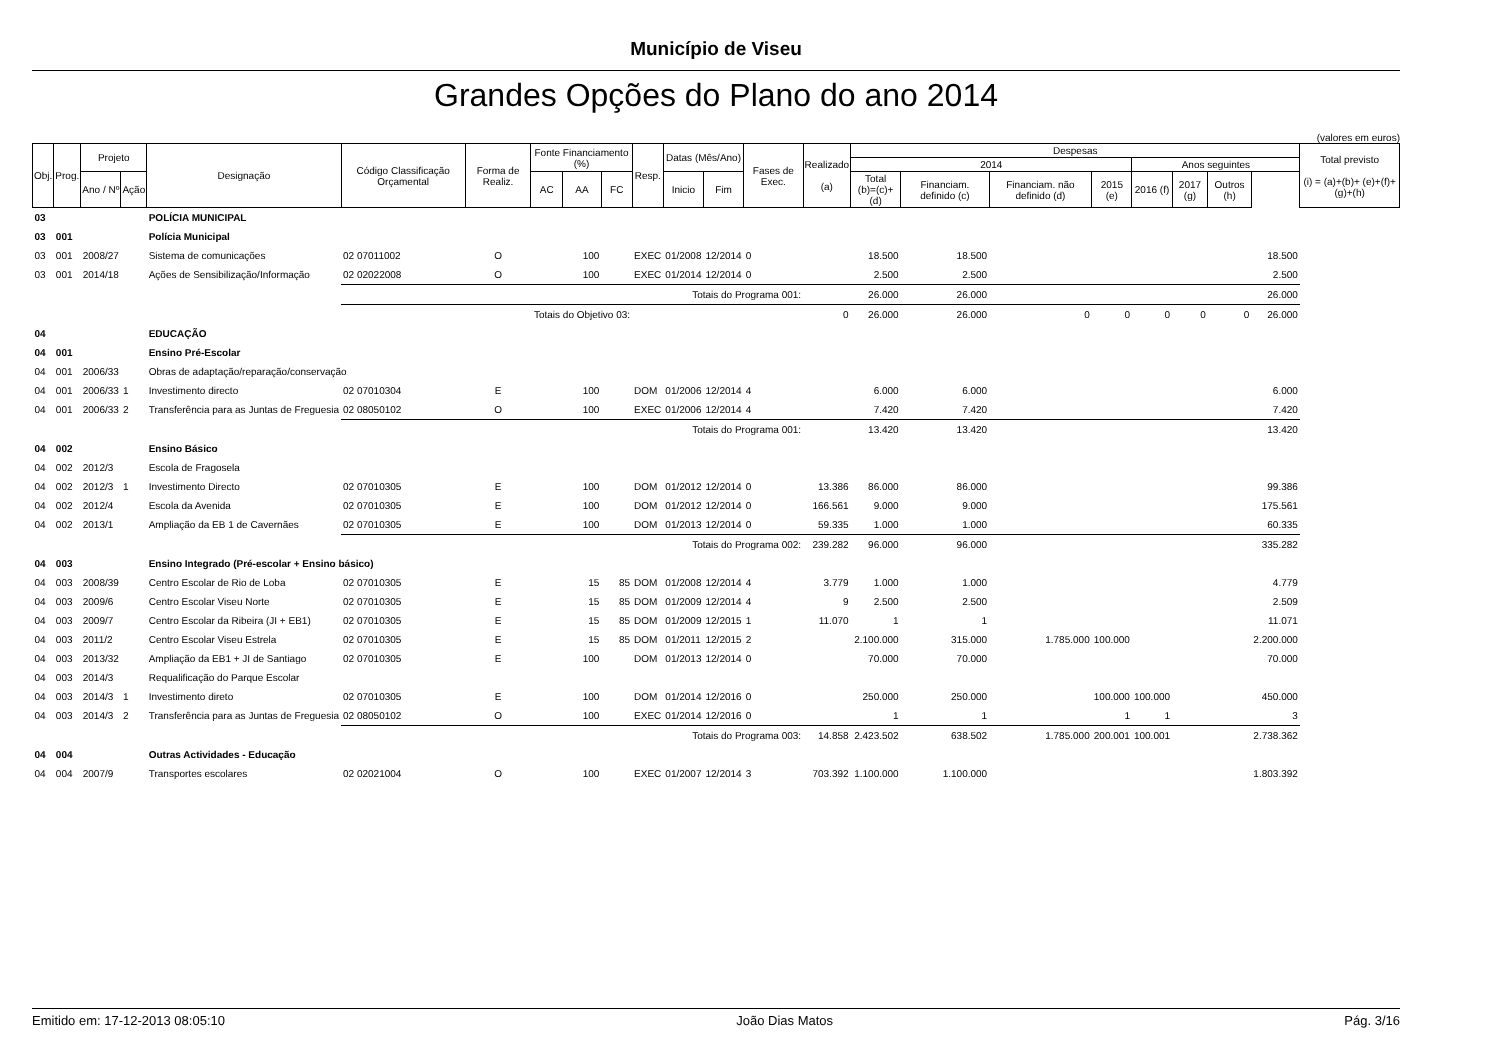Município de Viseu
Grandes Opções do Plano do ano 2014
(valores em euros)
| Obj. | Prog. | Projeto | | Designação | Código Classificação Orçamental | Forma de Realiz. | Fonte Financiamento (%) | | | Resp. | Datas (Mês/Ano) | | Fases de Exec. | Realizado (a) | Despesas | | | | | | | | Total previsto (i) = (a)+(b)+ (e)+(f)+(g)+(h) |
| --- | --- | --- | --- | --- | --- | --- | --- | --- | --- | --- | --- | --- | --- | --- | --- | --- | --- | --- | --- | --- | --- | --- | --- |
| | | | | | | | | | | | | | | | 2014 | | | | Anos seguintes | | | | |
| | | Ano / Nº | Ação | | | | AC | AA | FC | | Inicio | Fim | | | Total (b)=(c)+(d) | Financiam. definido (c) | Financiam. não definido (d) | 2015 (e) | 2016 (f) | 2017 (g) | Outros (h) | | |
| 03 | | | | POLÍCIA MUNICIPAL | | | | | | | | | | | | | | | | | | | |
| 03 | 001 | | | Polícia Municipal | | | | | | | | | | | | | | | | | | | |
| 03 | 001 | 2008/27 | | Sistema de comunicações | 02 07011002 | O | | 100 | | EXEC | 01/2008 | 12/2014 | 0 | | 18.500 | 18.500 | | | | | | 18.500 | |
| 03 | 001 | 2014/18 | | Ações de Sensibilização/Informação | 02 02022008 | O | | 100 | | EXEC | 01/2014 | 12/2014 | 0 | | 2.500 | 2.500 | | | | | | 2.500 | |
| | | | | | Totais do Programa 001: | | | | | | | | | | 26.000 | 26.000 | | | | | | 26.000 | |
| | | | | | Totais do Objetivo 03: | | | | | | | | | 0 | 26.000 | 26.000 | 0 | 0 | 0 | 0 | 0 | 26.000 | |
| 04 | | | | EDUCAÇÃO | | | | | | | | | | | | | | | | | | | |
| 04 | 001 | | | Ensino Pré-Escolar | | | | | | | | | | | | | | | | | | | |
| 04 | 001 | 2006/33 | | Obras de adaptação/reparação/conservação | | | | | | | | | | | | | | | | | | | |
| 04 | 001 | 2006/33 | 1 | Investimento directo | 02 07010304 | E | | 100 | | DOM | 01/2006 | 12/2014 | 4 | | 6.000 | 6.000 | | | | | | 6.000 | |
| 04 | 001 | 2006/33 | 2 | Transferência para as Juntas de Freguesia | 02 08050102 | O | | 100 | | EXEC | 01/2006 | 12/2014 | 4 | | 7.420 | 7.420 | | | | | | 7.420 | |
| | | | | | Totais do Programa 001: | | | | | | | | | | 13.420 | 13.420 | | | | | | 13.420 | |
| 04 | 002 | | | Ensino Básico | | | | | | | | | | | | | | | | | | | |
| 04 | 002 | 2012/3 | | Escola de Fragosela | | | | | | | | | | | | | | | | | | | |
| 04 | 002 | 2012/3 | 1 | Investimento Directo | 02 07010305 | E | | 100 | | DOM | 01/2012 | 12/2014 | 0 | 13.386 | 86.000 | 86.000 | | | | | | 99.386 | |
| 04 | 002 | 2012/4 | | Escola da Avenida | 02 07010305 | E | | 100 | | DOM | 01/2012 | 12/2014 | 0 | 166.561 | 9.000 | 9.000 | | | | | | 175.561 | |
| 04 | 002 | 2013/1 | | Ampliação da EB 1 de Cavernães | 02 07010305 | E | | 100 | | DOM | 01/2013 | 12/2014 | 0 | 59.335 | 1.000 | 1.000 | | | | | | 60.335 | |
| | | | | | Totais do Programa 002: | | | | | | | | | 239.282 | 96.000 | 96.000 | | | | | | 335.282 | |
| 04 | 003 | | | Ensino Integrado (Pré-escolar + Ensino básico) | | | | | | | | | | | | | | | | | | | |
| 04 | 003 | 2008/39 | | Centro Escolar de Rio de Loba | 02 07010305 | E | | 15 | 85 | DOM | 01/2008 | 12/2014 | 4 | 3.779 | 1.000 | 1.000 | | | | | | 4.779 | |
| 04 | 003 | 2009/6 | | Centro Escolar Viseu Norte | 02 07010305 | E | | 15 | 85 | DOM | 01/2009 | 12/2014 | 4 | 9 | 2.500 | 2.500 | | | | | | 2.509 | |
| 04 | 003 | 2009/7 | | Centro Escolar da Ribeira (JI + EB1) | 02 07010305 | E | | 15 | 85 | DOM | 01/2009 | 12/2015 | 1 | 11.070 | 1 | 1 | | | | | | 11.071 | |
| 04 | 003 | 2011/2 | | Centro Escolar Viseu Estrela | 02 07010305 | E | | 15 | 85 | DOM | 01/2011 | 12/2015 | 2 | | 2.100.000 | 315.000 | 1.785.000 | 100.000 | | | | 2.200.000 | |
| 04 | 003 | 2013/32 | | Ampliação da EB1 + JI de Santiago | 02 07010305 | E | | 100 | | DOM | 01/2013 | 12/2014 | 0 | | 70.000 | 70.000 | | | | | | 70.000 | |
| 04 | 003 | 2014/3 | | Requalificação do Parque Escolar | | | | | | | | | | | | | | | | | | | |
| 04 | 003 | 2014/3 | 1 | Investimento direto | 02 07010305 | E | | 100 | | DOM | 01/2014 | 12/2016 | 0 | | 250.000 | 250.000 | | 100.000 | 100.000 | | | 450.000 | |
| 04 | 003 | 2014/3 | 2 | Transferência para as Juntas de Freguesia | 02 08050102 | O | | 100 | | EXEC | 01/2014 | 12/2016 | 0 | | 1 | 1 | | 1 | 1 | | | 3 | |
| | | | | | Totais do Programa 003: | | | | | | | | | 14.858 | 2.423.502 | 638.502 | 1.785.000 | 200.001 | 100.001 | | | 2.738.362 | |
| 04 | 004 | | | Outras Actividades - Educação | | | | | | | | | | | | | | | | | | | |
| 04 | 004 | 2007/9 | | Transportes escolares | 02 02021004 | O | | 100 | | EXEC | 01/2007 | 12/2014 | 3 | 703.392 | 1.100.000 | 1.100.000 | | | | | | 1.803.392 | |
Emitido em: 17-12-2013 08:05:10 João Dias Matos Pág. 3/16